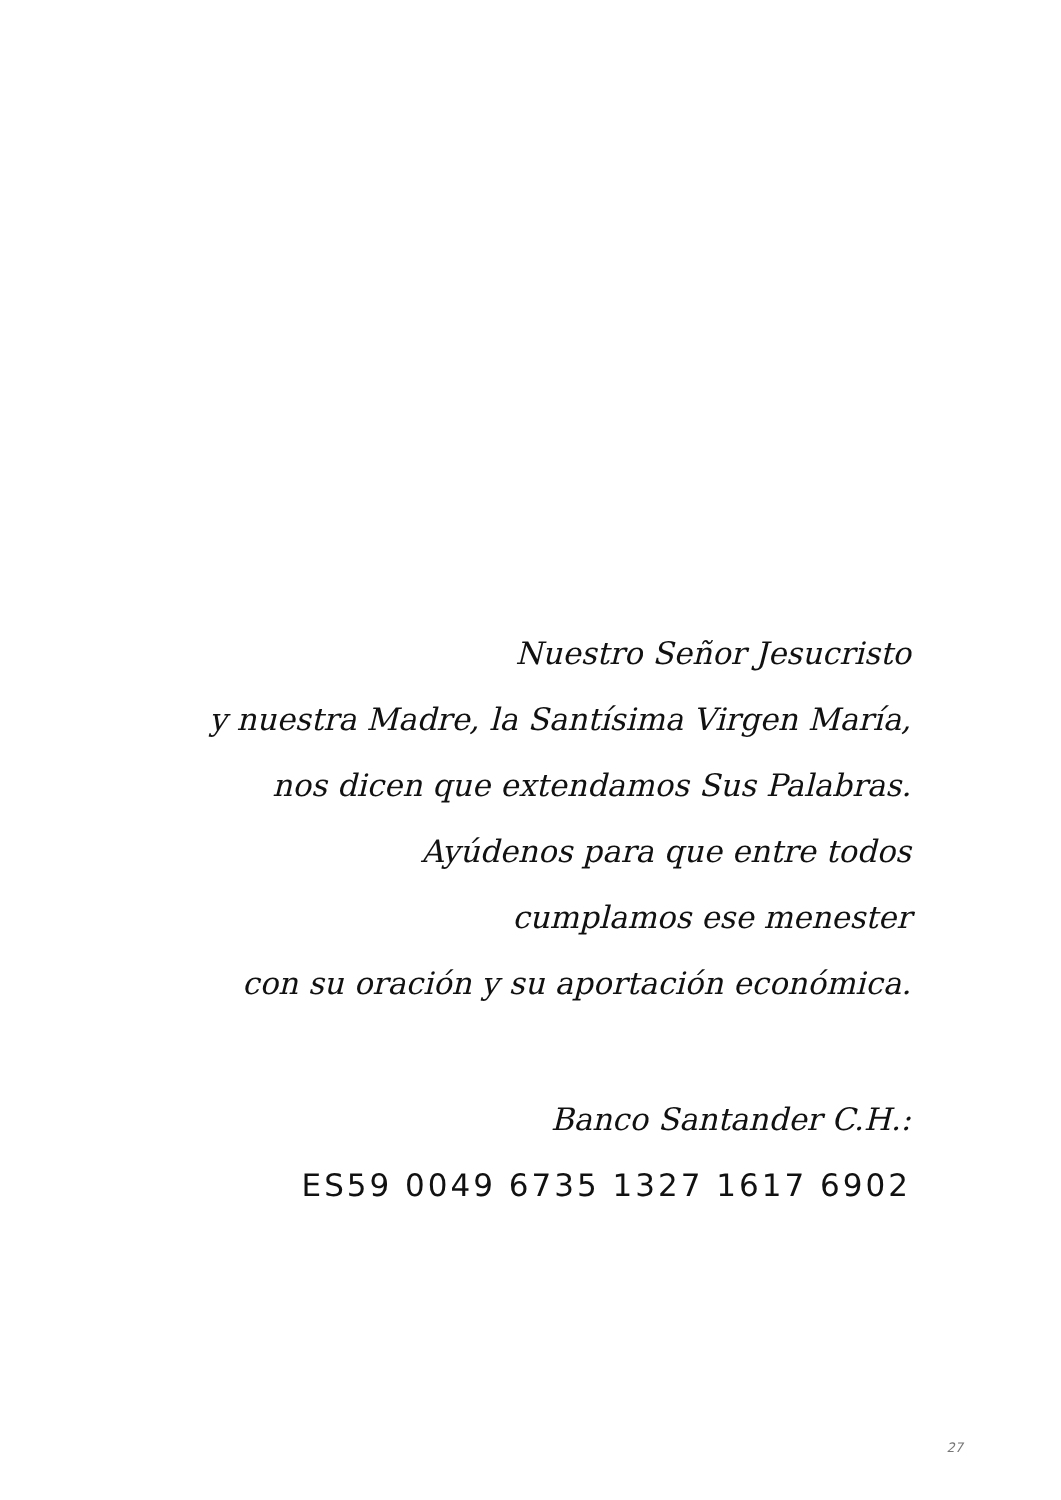Nuestro Señor Jesucristo
y nuestra Madre, la Santísima Virgen María,
nos dicen que extendamos Sus Palabras.
Ayúdenos para que entre todos
cumplamos ese menester
con su oración y su aportación económica.
Banco Santander C.H.:
ES59 0049 6735 1327 1617 6902
27